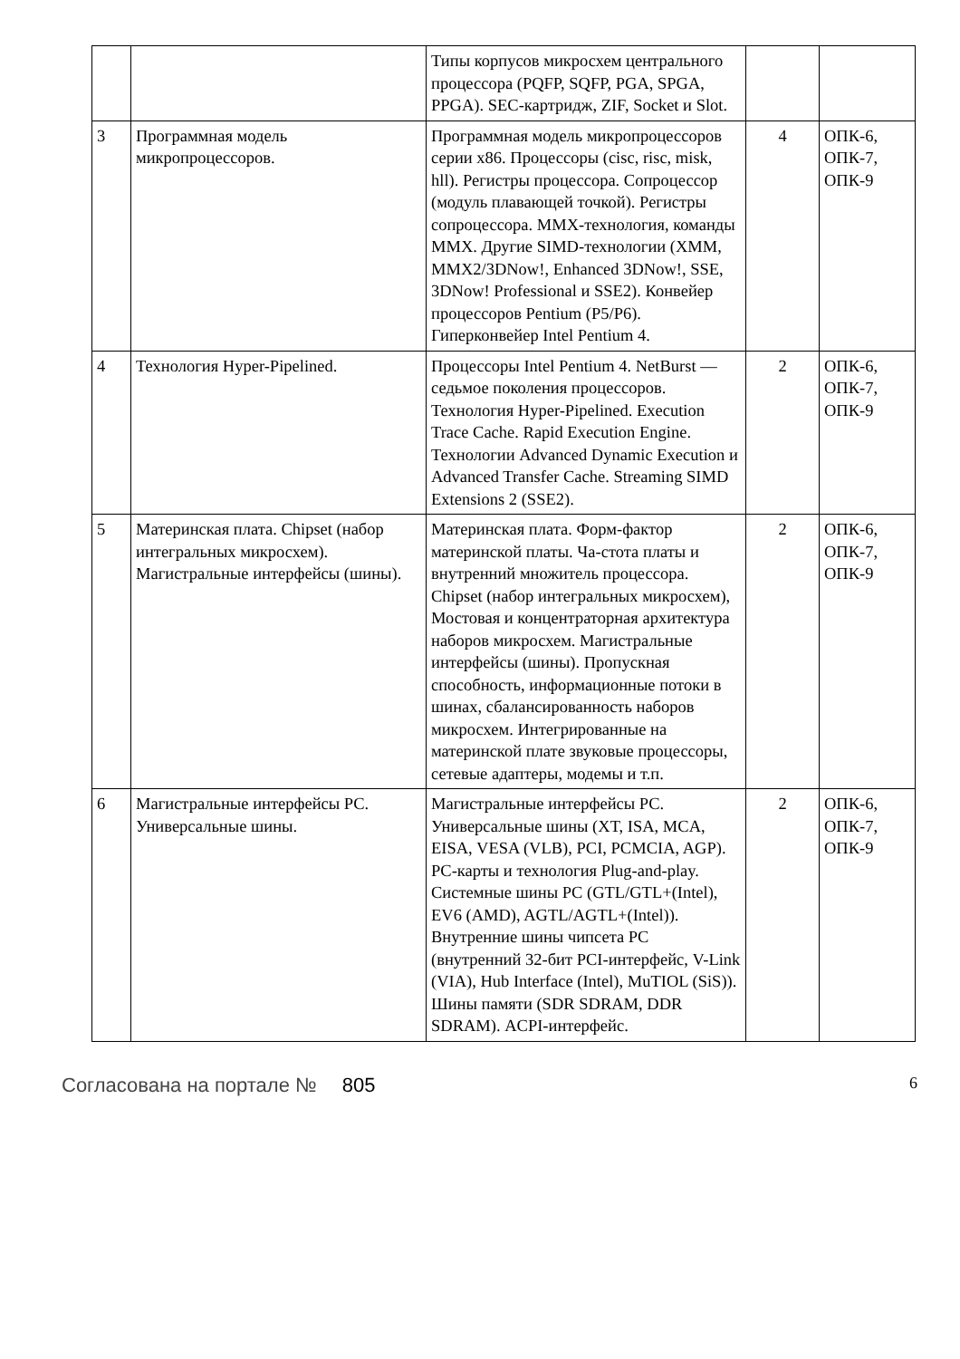| | | Типы корпусов микросхем центрального процессора (PQFP, SQFP, PGA, SPGA, PPGA). SEC-картридж, ZIF, Socket и Slot. | | |
| 3 | Программная модель микропроцессоров. | Программная модель микропроцессоров серии x86. Процессоры (cisc, risc, misk, hll). Регистры процессора. Сопроцессор (модуль плавающей точкой). Регистры сопроцессора. MMX-технология, команды MMX. Другие SIMD-технологии (XMM, MMX2/3DNow!, Enhanced 3DNow!, SSE, 3DNow! Professional и SSE2). Конвейер процессоров Pentium (P5/P6). Гиперконвейер Intel Pentium 4. | 4 | ОПК-6, ОПК-7, ОПК-9 |
| 4 | Технология Hyper-Pipelined. | Процессоры Intel Pentium 4. NetBurst — седьмое поколения процессоров. Технология Hyper-Pipelined. Execution Trace Cache. Rapid Execution Engine. Технологии Advanced Dynamic Execution и Advanced Transfer Cache. Streaming SIMD Extensions 2 (SSE2). | 2 | ОПК-6, ОПК-7, ОПК-9 |
| 5 | Материнская плата. Chipset (набор интегральных микросхем). Магистральные интерфейсы (шины). | Материнская плата. Форм-фактор материнской платы. Ча-стота платы и внутренний множитель процессора. Chipset (набор интегральных микросхем), Мостовая и концентраторная архитектура наборов микросхем. Магистральные интерфейсы (шины). Пропускная способность, информационные потоки в шинах, сбалансированность наборов микросхем. Интегрированные на материнской плате звуковые процессоры, сетевые адаптеры, модемы и т.п. | 2 | ОПК-6, ОПК-7, ОПК-9 |
| 6 | Магистральные интерфейсы PC. Универсальные шины. | Магистральные интерфейсы PC. Универсальные шины (XT, ISA, MCA, EISA, VESA (VLB), PCI, PCMCIA, AGP). PC-карты и технология Plug-and-play. Системные шины PC (GTL/GTL+(Intel), EV6 (AMD), AGTL/AGTL+(Intel)). Внутренние шины чипсета PC (внутренний 32-бит PCI-интерфейс, V-Link (VIA), Hub Interface (Intel), MuTIOL (SiS)). Шины памяти (SDR SDRAM, DDR SDRAM). ACPI-интерфейс. | 2 | ОПК-6, ОПК-7, ОПК-9 |
Согласована на портале № 805
6